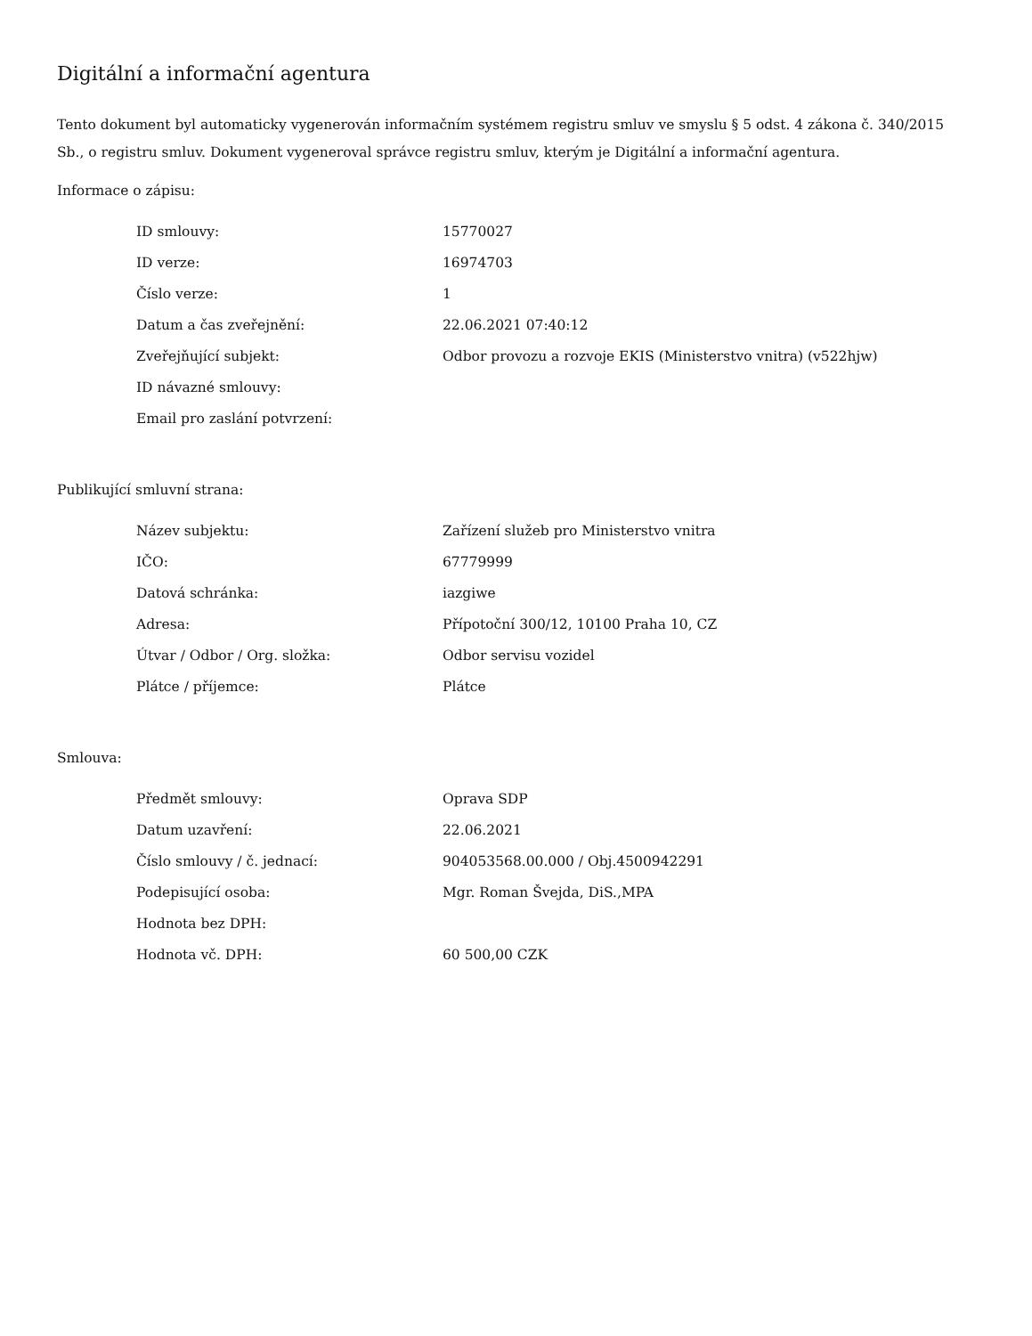Digitální a informační agentura
Tento dokument byl automaticky vygenerován informačním systémem registru smluv ve smyslu § 5 odst. 4 zákona č. 340/2015 Sb., o registru smluv. Dokument vygeneroval správce registru smluv, kterým je Digitální a informační agentura.
Informace o zápisu:
| ID smlouvy: | 15770027 |
| ID verze: | 16974703 |
| Číslo verze: | 1 |
| Datum a čas zveřejnění: | 22.06.2021 07:40:12 |
| Zveřejňující subjekt: | Odbor provozu a rozvoje EKIS (Ministerstvo vnitra) (v522hjw) |
| ID návazné smlouvy: | |
| Email pro zaslání potvrzení: | |
Publikující smluvní strana:
| Název subjektu: | Zařízení služeb pro Ministerstvo vnitra |
| IČO: | 67779999 |
| Datová schránka: | iazgiwe |
| Adresa: | Přípotoční 300/12, 10100 Praha 10, CZ |
| Útvar / Odbor / Org. složka: | Odbor servisu vozidel |
| Plátce / příjemce: | Plátce |
Smlouva:
| Předmět smlouvy: | Oprava SDP |
| Datum uzavření: | 22.06.2021 |
| Číslo smlouvy / č. jednací: | 904053568.00.000 / Obj.4500942291 |
| Podepisující osoba: | Mgr. Roman Švejda, DiS.,MPA |
| Hodnota bez DPH: | |
| Hodnota vč. DPH: | 60 500,00 CZK |